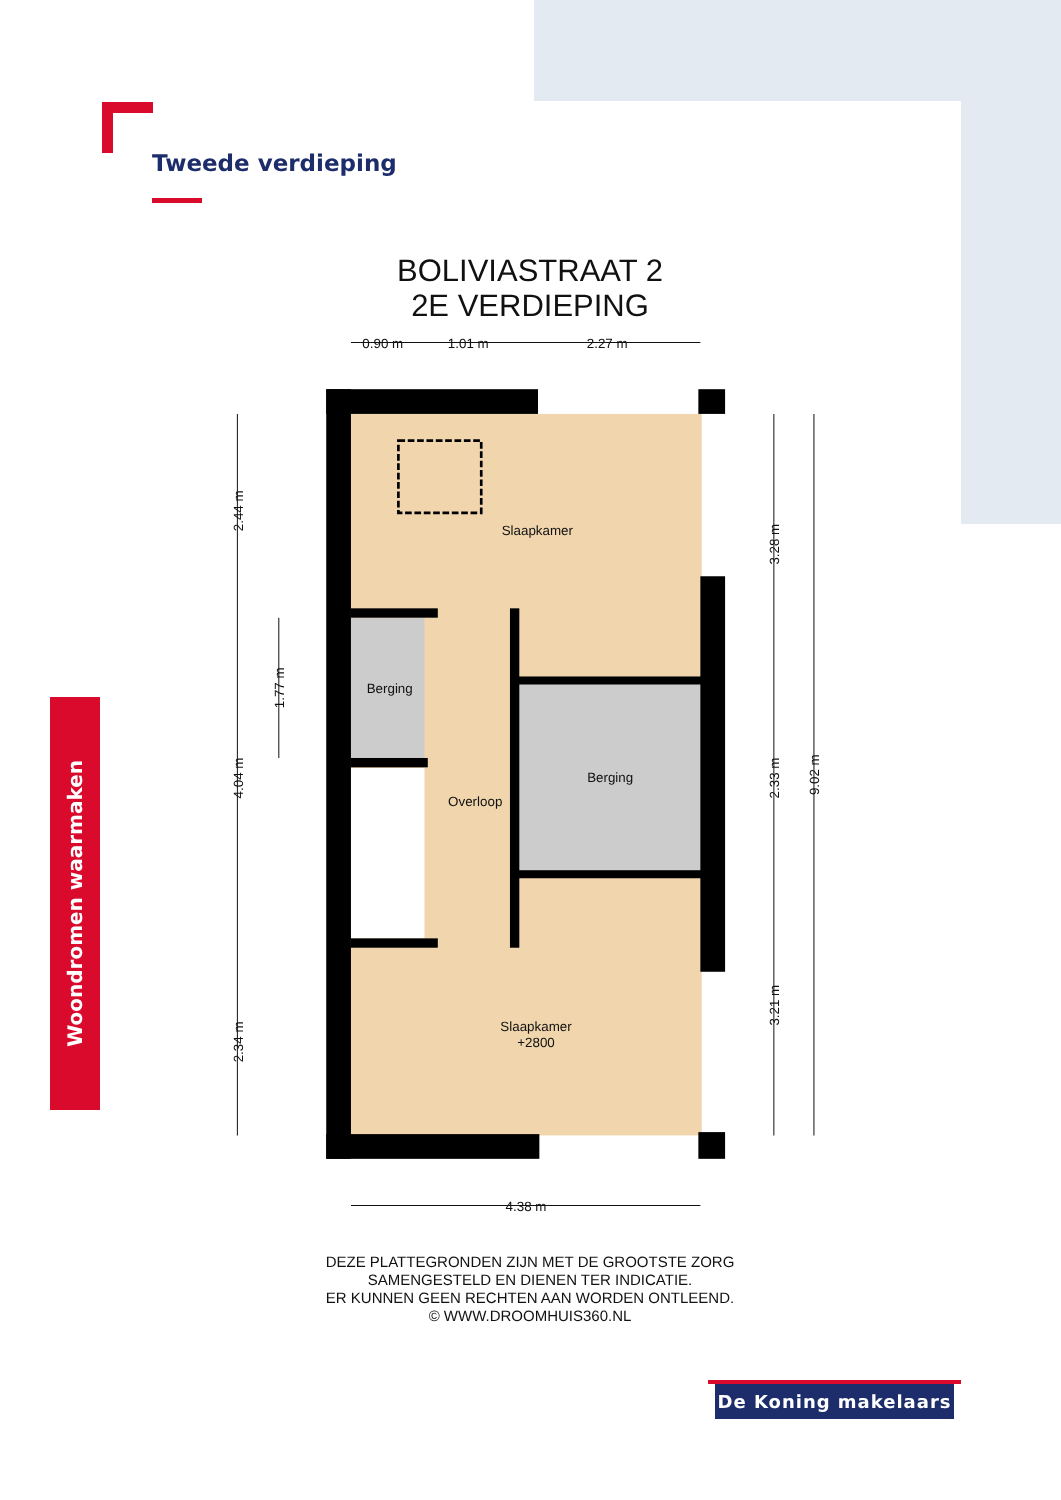Tweede verdieping
Woondromen waarmaken
BOLIVIASTRAAT 2
2E VERDIEPING
0.90 m
1.01 m
2.27 m
Slaapkamer
Berging
Overloop
Berging
Slaapkamer
+2800
4.38 m
2.44 m
4.04 m
2.34 m
1.77 m
3.28 m
2.33 m
3.21 m
9.02 m
DEZE PLATTEGRONDEN ZIJN MET DE GROOTSTE ZORG
SAMENGESTELD EN DIENEN TER INDICATIE.
ER KUNNEN GEEN RECHTEN AAN WORDEN ONTLEEND.
© WWW.DROOMHUIS360.NL
De Koning makelaars